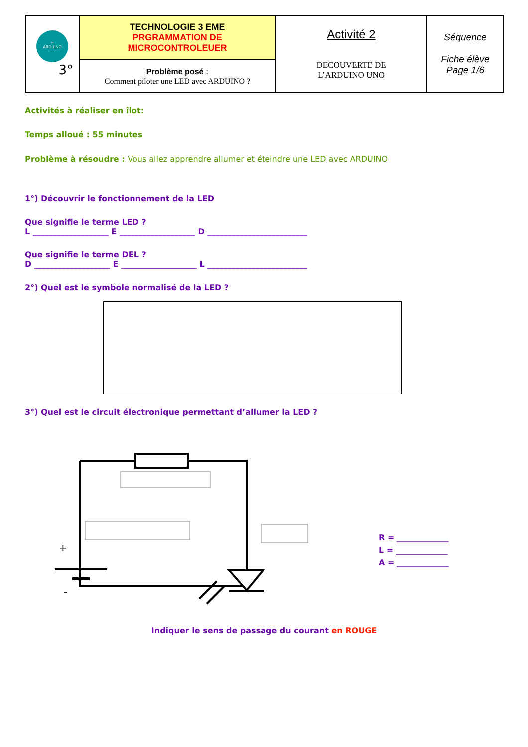| ∞ ARDUINO 3° | TECHNOLOGIE 3 EME PRGRAMMATION DE MICROCONTROLEUER | Activité 2 DECOUVERTE DE L’ARDUINO UNO | Séquence Fiche élève Page 1/6 |
| | Problème posé : Comment piloter une LED avec ARDUINO ? | | |
Activités à réaliser en îlot:
Temps alloué : 55 minutes
Problème à résoudre : Vous allez apprendre allumer et éteindre une LED avec ARDUINO
1°) Découvrir le fonctionnement de la LED
Que signifie le terme LED ?
L ___________________ E ___________________ D _________________________
Que signifie le terme DEL ?
D ___________________ E ___________________ L _________________________
2°) Quel est le symbole normalisé de la LED ?
3°) Quel est le circuit électronique permettant d’allumer la LED ?
+
-
R = _____________
L = _____________
A = _____________
Indiquer le sens de passage du courant en ROUGE